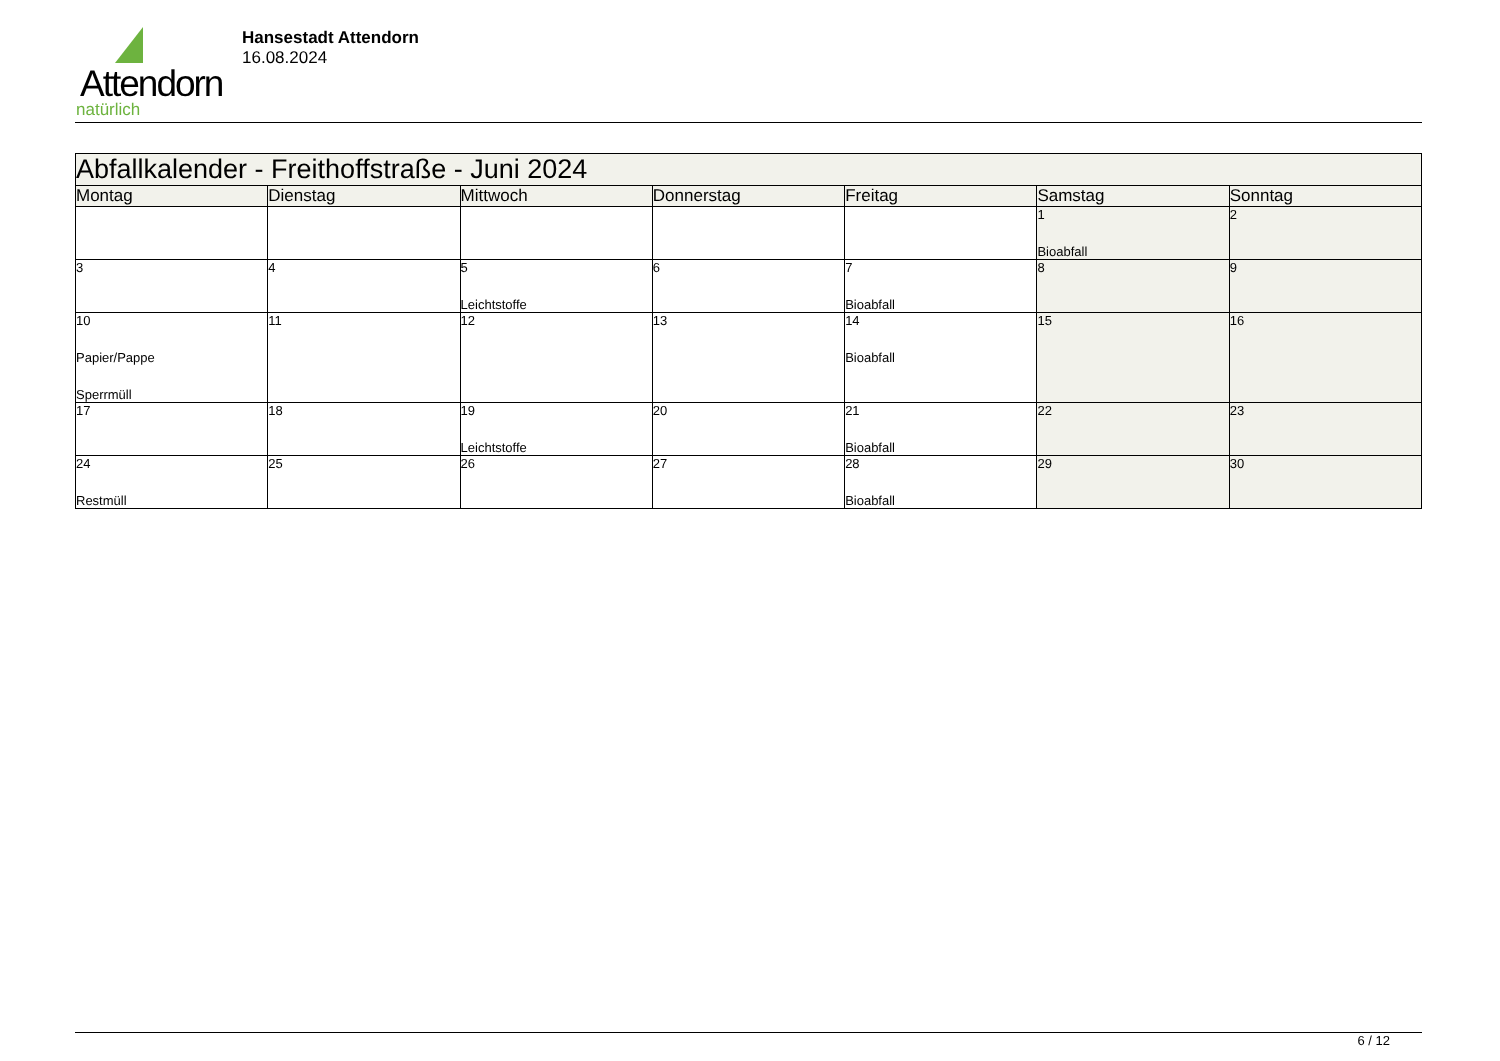Attendorn
natürlich
Hansestadt Attendorn
16.08.2024
| Abfallkalender - Freithoffstraße - Juni 2024 | | | | | | |
| --- | --- | --- | --- | --- | --- | --- |
| Montag | Dienstag | Mittwoch | Donnerstag | Freitag | Samstag | Sonntag |
| | | | | | 1 Bioabfall | 2 |
| 3 | 4 | 5 Leichtstoffe | 6 | 7 Bioabfall | 8 | 9 |
| 10 Papier/Pappe Sperrmüll | 11 | 12 | 13 | 14 Bioabfall | 15 | 16 |
| 17 | 18 | 19 Leichtstoffe | 20 | 21 Bioabfall | 22 | 23 |
| 24 Restmüll | 25 | 26 | 27 | 28 Bioabfall | 29 | 30 |
6 / 12